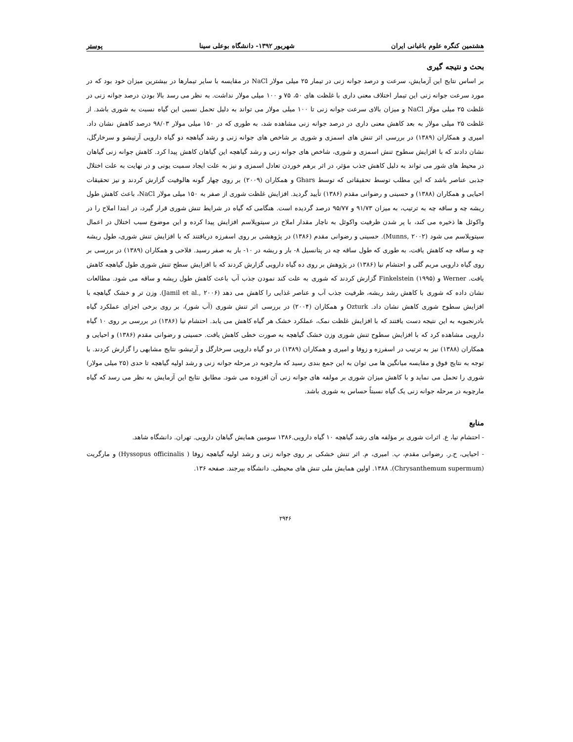هشتمین کنگره علوم باغبانی ایران شهریور ۱۳۹۲- دانشگاه بوعلی سینا پوستر
بحث و نتیجه گیری
بر اساس نتایج این آزمایش، سرعت و درصد جوانه زنی در تیمار ۲۵ میلی مولار NaCl در مقایسه با سایر تیمارها در بیشترین میزان خود بود که در مورد سرعت جوانه زنی این تیمار اختلاف معنی داری با غلظت های ۵۰، ۷۵ و ۱۰۰ میلی مولار نداشت. به نظر می رسد بالا بودن درصد جوانه زنی در غلظت ۲۵ میلی مولار NaCl و میزان بالای سرعت جوانه زنی تا ۱۰۰ میلی مولار می تواند به دلیل تحمل نسبی این گیاه نسبت به شوری باشد. از غلظت ۲۵ میلی مولار به بعد کاهش معنی داری در درصد جوانه زنی مشاهده شد، به طوری که در ۱۵۰ میلی مولار ۹۸/۰۳ درصد کاهش نشان داد. امیری و همکاران (۱۳۸۹) در بررسی اثر تنش های اسمزی و شوری بر شاخص های جوانه زنی و رشد گیاهچه دو گیاه دارویی آرتیشو و سرخارگل، نشان دادند که با افزایش سطوح تنش اسمزی و شوری، شاخص های جوانه زنی و رشد گیاهچه این گیاهان کاهش پیدا کرد. کاهش جوانه زنی گیاهان در محیط های شور می تواند به دلیل کاهش جذب مؤثر، در اثر برهم خوردن تعادل اسمزی و نیز به علت ایجاد سمیت یونی و در نهایت به علت اختلال جذبی عناصر باشد که این مطلب توسط تحقیقاتی که توسط Ghars و همکاران (۲۰۰۹) بر روی چهار گونه هالوفیت گزارش کردند و نیز تحقیقات احیایی و همکاران (۱۳۸۸) و حسینی و رضوانی مقدم (۱۳۸۶) تأیید گردید. افزایش غلظت شوری از صفر به ۱۵۰ میلی مولار NaCl، باعث کاهش طول ریشه چه و ساقه چه به ترتیب، به میزان ۹۱/۷۳ و ۹۵/۷۷ درصد گردیده است. هنگامی که گیاه در شرایط تنش شوری قرار گیرد، در ابتدا املاح را در واکوئل ها ذخیره می کند، با پر شدن ظرفیت واکوئل به ناچار مقدار املاح در سیتوپلاسم افزایش پیدا کرده و این موضوع سبب اختلال در اعمال سیتوپلاسم می شود (Munns, ۲۰۰۲). حسینی و رضوانی مقدم (۱۳۸۶) در پژوهشی بر روی اسفرزه دریافتند که با افزایش تنش شوری، طول ریشه چه و ساقه چه کاهش یافت، به طوری که طول ساقه چه در پتانسیل ۸- بار و ریشه در ۱۰- بار به صفر رسید. فلاحی و همکاران (۱۳۸۹) در بررسی بر روی گیاه دارویی مریم گلی و احتشام نیا (۱۳۸۶) در پژوهش بر روی ده گیاه دارویی گزارش کردند که با افزایش سطح تنش شوری طول گیاهچه کاهش یافت. Werner و Finkelstein (۱۹۹۵) گزارش کردند که شوری به علت کند نمودن جذب آب باعث کاهش طول ریشه و ساقه می شود. مطالعات نشان داده که شوری با کاهش رشد ریشه، ظرفیت جذب آب و عناصر غذایی را کاهش می دهد (Jamil et al., ۲۰۰۶). وزن تر و خشک گیاهچه با افزایش سطوح شوری کاهش نشان داد. Ozturk و همکاران (۲۰۰۴) در بررسی اثر تنش شوری (آب شور)، بر روی برخی اجزای عملکرد گیاه بادرنجبویه به این نتیجه دست یافتند که با افزایش غلظت نمک، عملکرد خشک هر گیاه کاهش می یابد. احتشام نیا (۱۳۸۶) در بررسی بر روی ۱۰ گیاه دارویی مشاهده کرد که با افزایش سطوح تنش شوری وزن خشک گیاهچه به صورت خطی کاهش یافت. حسینی و رضوانی مقدم (۱۳۸۶) و احیایی و همکاران (۱۳۸۸) نیز به ترتیب در اسفرزه و زوفا و امیری و همکاران (۱۳۸۹) در دو گیاه دارویی سرخارگل و آرتیشو، نتایج مشابهی را گزارش کردند. با توجه به نتایج فوق و مقایسه میانگین ها می توان به این جمع بندی رسید که مارچوبه در مرحله جوانه زنی و رشد اولیه گیاهچه تا حدی (۲۵ میلی مولار) شوری را تحمل می نماید و با کاهش میزان شوری بر مولفه های جوانه زنی آن افزوده می شود. مطابق نتایج این آزمایش به نظر می رسد که گیاه مارچوبه در مرحله جوانه زنی یک گیاه نسبتاً حساس به شوری باشد.
منابع
- احتشام نیا، ع. اثرات شوری بر مؤلفه های رشد گیاهچه ۱۰ گیاه دارویی.۱۳۸۶ سومین همایش گیاهان دارویی. تهران. دانشگاه شاهد.
- احیایی، ح.ر. رضوانی مقدم، پ. امیری، م. اثر تنش خشکی بر روی جوانه زنی و رشد اولیه گیاهچه زوفا ( Hyssopus officinalis) و مارگریت (Chrysanthemum supermum). ۱۳۸۸. اولین همایش ملی تنش های محیطی. دانشگاه بیرجند. صفحه ۱۳۶.
۲۹۴۶